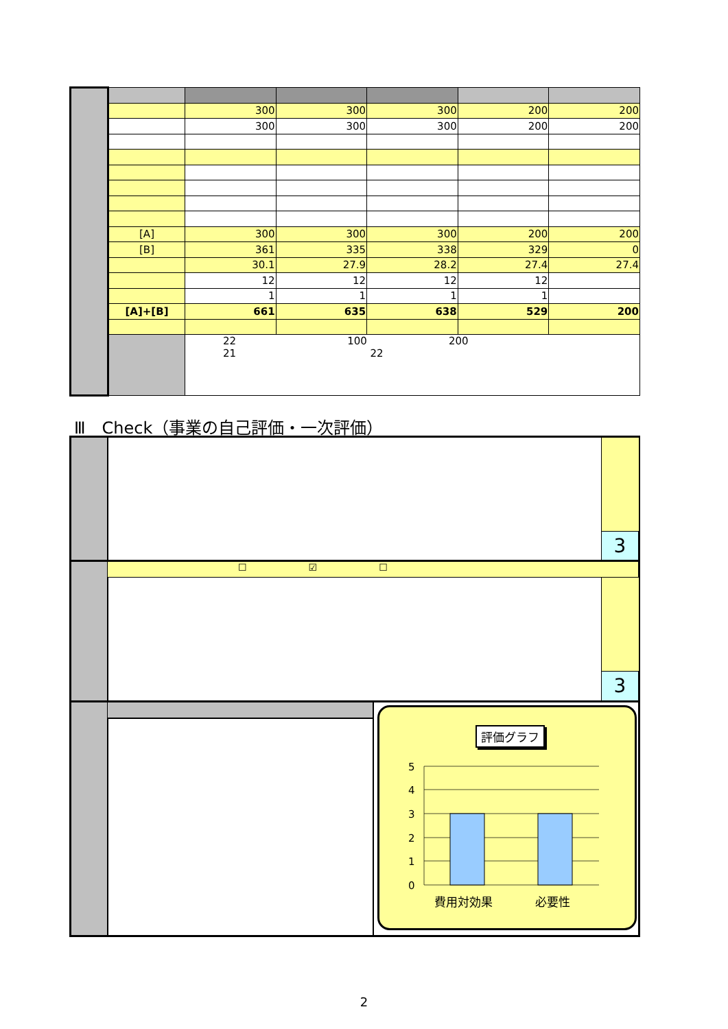| | | | 300 | 300 | 300 | 200 | 200 |
| | | | 300 | 300 | 300 | 200 | 200 |
| | [A] | | 300 | 300 | 300 | 200 | 200 |
| | [B] | | 361 | 335 | 338 | 329 | 0 |
| | | | 30.1 | 27.9 | 28.2 | 27.4 | 27.4 |
| | | | 12 | 12 | 12 | 12 | |
| | | | 1 | 1 | 1 | 1 | |
| | [A]+[B] | | 661 | 635 | 638 | 529 | 200 |
| | | 22 100 200 21 22 | | | | | |
Ⅲ　Check（事業の自己評価・一次評価）
3
☐ ☑ ☐
3
評価グラフ
5
4
3
2
1
0
費用対効果
必要性
2